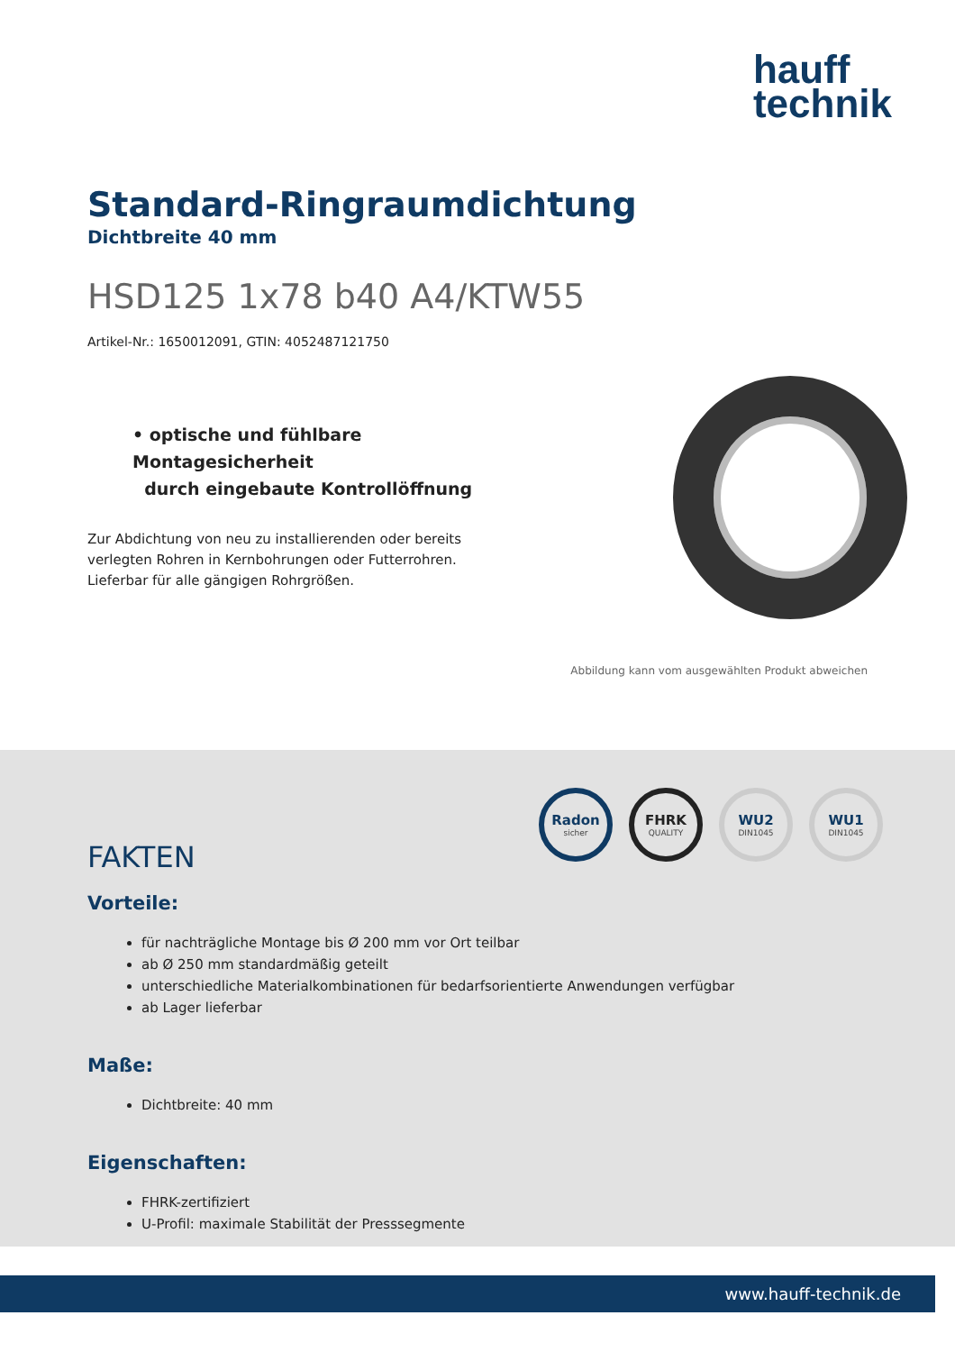hauff
technik
Standard-Ringraumdichtung
Dichtbreite 40 mm
HSD125 1x78 b40 A4/KTW55
Artikel-Nr.: 1650012091, GTIN: 4052487121750
• optische und fühlbare Montagesicherheit
durch eingebaute Kontrollöffnung
Zur Abdichtung von neu zu installierenden oder bereits verlegten Rohren in Kernbohrungen oder Futterrohren. Lieferbar für alle gängigen Rohrgrößen.
Abbildung kann vom ausgewählten Produkt abweichen
Radon
sicher
FHRK
QUALITY
WU2
DIN1045
WU1
DIN1045
FAKTEN
Vorteile:
für nachträgliche Montage bis Ø 200 mm vor Ort teilbar
ab Ø 250 mm standardmäßig geteilt
unterschiedliche Materialkombinationen für bedarfsorientierte Anwendungen verfügbar
ab Lager lieferbar
Maße:
Dichtbreite: 40 mm
Eigenschaften:
FHRK-zertifiziert
U-Profil: maximale Stabilität der Presssegmente
www.hauff-technik.de